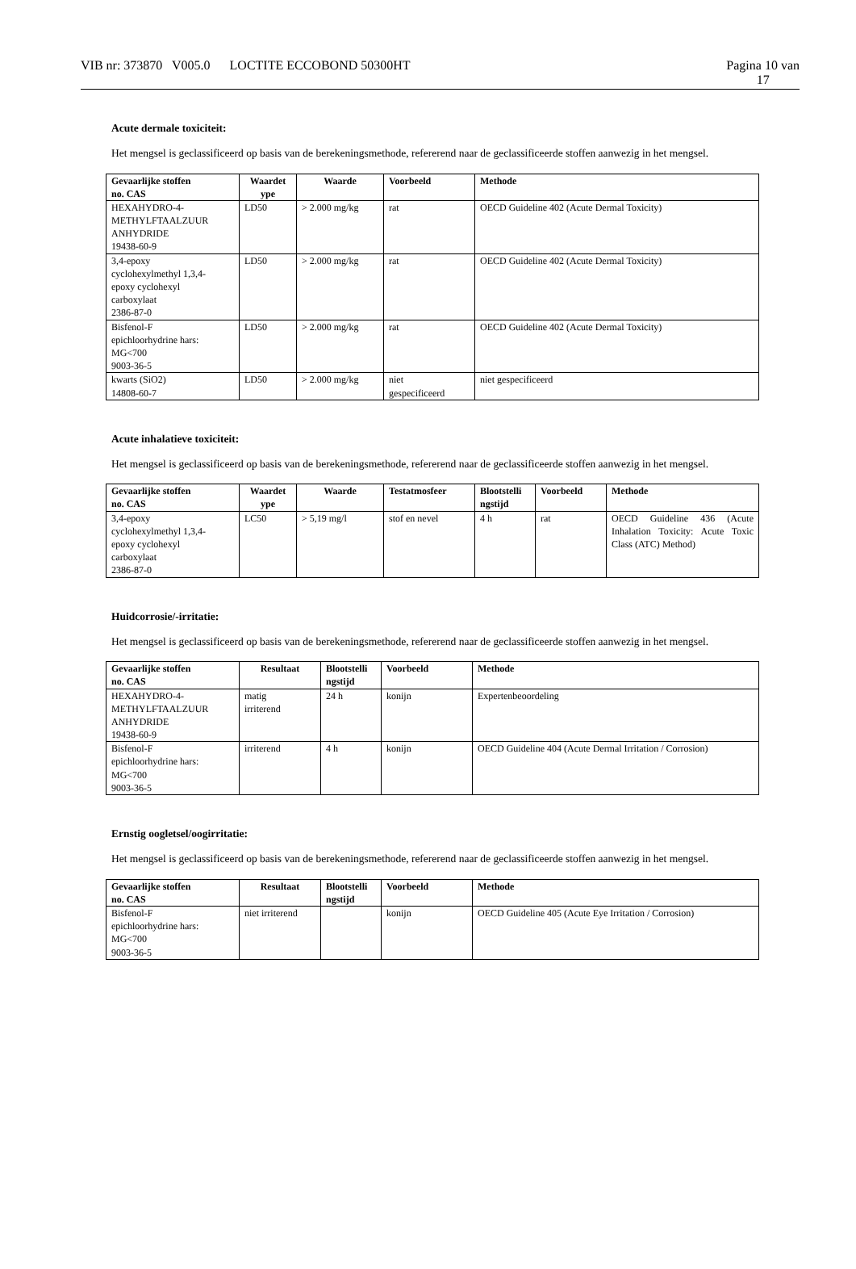VIB nr: 373870 V005.0 LOCTITE ECCOBOND 50300HT
Pagina 10 van
17
Acute dermale toxiciteit:
Het mengsel is geclassificeerd op basis van de berekeningsmethode, refererend naar de geclassificeerde stoffen aanwezig in het mengsel.
| Gevaarlijke stoffen no. CAS | Waardet ype | Waarde | Voorbeeld | Methode |
| --- | --- | --- | --- | --- |
| HEXAHYDRO-4- METHYLFTAALZUUR ANHYDRIDE 19438-60-9 | LD50 | > 2.000 mg/kg | rat | OECD Guideline 402 (Acute Dermal Toxicity) |
| 3,4-epoxy cyclohexylmethyl 1,3,4- epoxy cyclohexyl carboxylaat 2386-87-0 | LD50 | > 2.000 mg/kg | rat | OECD Guideline 402 (Acute Dermal Toxicity) |
| Bisfenol-F epichloorhydrine hars: MG<700 9003-36-5 | LD50 | > 2.000 mg/kg | rat | OECD Guideline 402 (Acute Dermal Toxicity) |
| kwarts (SiO2) 14808-60-7 | LD50 | > 2.000 mg/kg | niet gespecificeerd | niet gespecificeerd |
Acute inhalatieve toxiciteit:
Het mengsel is geclassificeerd op basis van de berekeningsmethode, refererend naar de geclassificeerde stoffen aanwezig in het mengsel.
| Gevaarlijke stoffen no. CAS | Waardet ype | Waarde | Testatmosfeer | Blootstelli ngstijd | Voorbeeld | Methode |
| --- | --- | --- | --- | --- | --- | --- |
| 3,4-epoxy cyclohexylmethyl 1,3,4- epoxy cyclohexyl carboxylaat 2386-87-0 | LC50 | > 5,19 mg/l | stof en nevel | 4 h | rat | OECD Guideline 436 (Acute Inhalation Toxicity: Acute Toxic Class (ATC) Method) |
Huidcorrosie/-irritatie:
Het mengsel is geclassificeerd op basis van de berekeningsmethode, refererend naar de geclassificeerde stoffen aanwezig in het mengsel.
| Gevaarlijke stoffen no. CAS | Resultaat | Blootstelli ngstijd | Voorbeeld | Methode |
| --- | --- | --- | --- | --- |
| HEXAHYDRO-4- METHYLFTAALZUUR ANHYDRIDE 19438-60-9 | matig irriterend | 24 h | konijn | Expertenbeoordeling |
| Bisfenol-F epichloorhydrine hars: MG<700 9003-36-5 | irriterend | 4 h | konijn | OECD Guideline 404 (Acute Dermal Irritation / Corrosion) |
Ernstig oogletsel/oogirritatie:
Het mengsel is geclassificeerd op basis van de berekeningsmethode, refererend naar de geclassificeerde stoffen aanwezig in het mengsel.
| Gevaarlijke stoffen no. CAS | Resultaat | Blootstelli ngstijd | Voorbeeld | Methode |
| --- | --- | --- | --- | --- |
| Bisfenol-F epichloorhydrine hars: MG<700 9003-36-5 | niet irriterend | | konijn | OECD Guideline 405 (Acute Eye Irritation / Corrosion) |